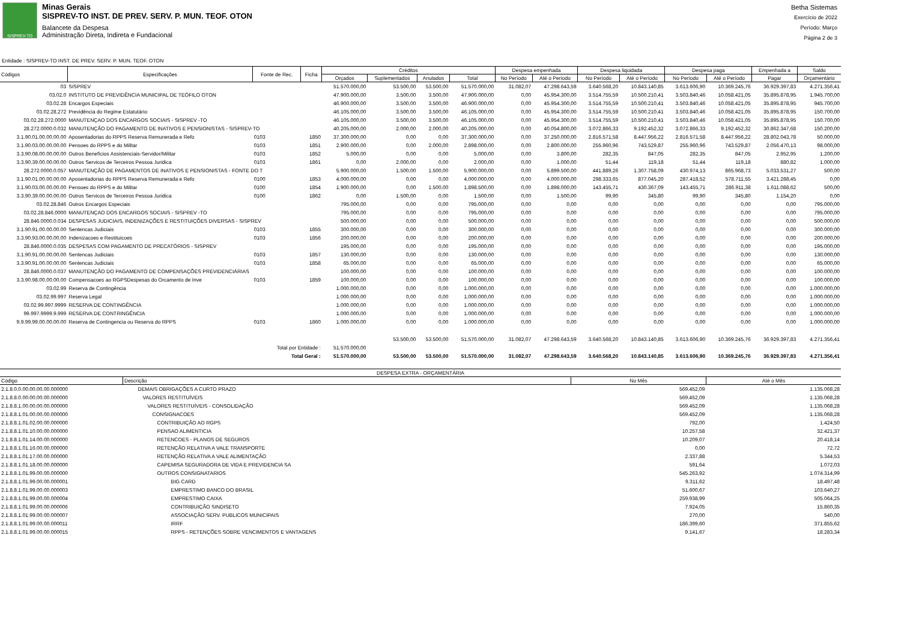SISPREV-TO
Minas Gerais
SISPREV-TO INST. DE PREV. SERV. P. MUN. TEOF. OTON
Balancete da Despesa
Administração Direta, Indireta e Fundacional
Betha Sistemas
Exercício de 2022
Período: Março
Página 2 de 3
Entidade : SISPREV-TO INST. DE PREV. SERV. P. MUN. TEOF. OTON
| Códigos | Especificações | Fonte de Rec. | Ficha | Créditos | | | | Despesa empenhada | | Despesa liquidada | | Despesa paga | | Empenhada a | Saldo |
| --- | --- | --- | --- | --- | --- | --- | --- | --- | --- | --- | --- | --- | --- | --- | --- |
| | | | | Orçados | Suplementados | Anulados | Total | No Período | Até o Período | No Período | Até o Período | No Período | Até o Período | Pagar | Orçamentário |
| 03 | SISPREV | | | 51.570.000,00 | 53.500,00 | 53.500,00 | 51.570.000,00 | 31.082,07 | 47.298.643,59 | 3.640.568,20 | 10.843.140,85 | 3.613.606,90 | 10.369.245,76 | 36.929.397,83 | 4.271.356,41 |
| 03.02.0 | INSTITUTO DE PREVIDÊNCIA MUNICIPAL DE TEÓFILO OTON | | | 47.900.000,00 | 3.500,00 | 3.500,00 | 47.900.000,00 | 0,00 | 45.954.300,00 | 3.514.755,59 | 10.500.210,41 | 3.503.840,46 | 10.058.421,05 | 35.895.878,95 | 1.945.700,00 |
| 03.02.28 | Encargos Especiais | | | 46.900.000,00 | 3.500,00 | 3.500,00 | 46.900.000,00 | 0,00 | 45.954.300,00 | 3.514.755,59 | 10.500.210,41 | 3.503.840,46 | 10.058.421,05 | 35.895.878,95 | 945.700,00 |
| 03.02.28.272 | Previdência do Regime Estatutário | | | 46.105.000,00 | 3.500,00 | 3.500,00 | 46.105.000,00 | 0,00 | 45.954.300,00 | 3.514.755,59 | 10.500.210,41 | 3.503.840,46 | 10.058.421,05 | 35.895.878,95 | 150.700,00 |
| 03.02.28.272.0000 | MANUTENÇAO DOS ENCARGOS SOCIAIS - SISPREV -TO | | | 46.105.000,00 | 3.500,00 | 3.500,00 | 46.105.000,00 | 0,00 | 45.954.300,00 | 3.514.755,59 | 10.500.210,41 | 3.503.840,46 | 10.058.421,05 | 35.895.878,95 | 150.700,00 |
| 28.272.0000.0.032 | MANUTENÇÃO DO PAGAMENTO DE INATIVOS E PENSIONISTAS - SISPREV-TO | | | 40.205.000,00 | 2.000,00 | 2.000,00 | 40.205.000,00 | 0,00 | 40.054.800,00 | 3.072.866,33 | 9.192.452,32 | 3.072.866,33 | 9.192.452,32 | 30.862.347,68 | 150.200,00 |
| 3.1.90.01.00.00.00.00 | Aposentadorias do RPPS Reserva Remunerada e Refo | 0103 | 1850 | 37.300.000,00 | 0,00 | 0,00 | 37.300.000,00 | 0,00 | 37.250.000,00 | 2.816.571,58 | 8.447.956,22 | 2.816.571,58 | 8.447.956,22 | 28.802.043,78 | 50.000,00 |
| 3.1.90.03.00.00.00.00 | Pensoes do RPPS e do Militar | 0103 | 1851 | 2.900.000,00 | 0,00 | 2.000,00 | 2.898.000,00 | 0,00 | 2.800.000,00 | 255.960,96 | 743.529,87 | 255.960,96 | 743.529,87 | 2.056.470,13 | 98.000,00 |
| 3.3.90.08.00.00.00.00 | Outros Benefícios Assistenciais-Servidor/Militar | 0103 | 1852 | 5.000,00 | 0,00 | 0,00 | 5.000,00 | 0,00 | 3.800,00 | 282,35 | 847,05 | 282,35 | 847,05 | 2.952,95 | 1.200,00 |
| 3.3.90.39.00.00.00.00 | Outros Servicos de Terceiros Pessoa Juridica | 0103 | 1861 | 0,00 | 2.000,00 | 0,00 | 2.000,00 | 0,00 | 1.000,00 | 51,44 | 119,18 | 51,44 | 119,18 | 880,82 | 1.000,00 |
| 28.272.0000.0.057 | MANUTENÇÃO DE PAGAMENTOS DE INATIVOS E PENSIONISTAS - FONTE DO T | | | 5.900.000,00 | 1.500,00 | 1.500,00 | 5.900.000,00 | 0,00 | 5.899.500,00 | 441.889,26 | 1.307.758,09 | 430.974,13 | 865.968,73 | 5.033.531,27 | 500,00 |
| 3.1.90.01.00.00.00.00 | Aposentadorias do RPPS Reserva Remunerada e Refo | 0100 | 1853 | 4.000.000,00 | 0,00 | 0,00 | 4.000.000,00 | 0,00 | 4.000.000,00 | 298.333,65 | 877.045,20 | 287.418,52 | 578.711,55 | 3.421.288,45 | 0,00 |
| 3.1.90.03.00.00.00.00 | Pensoes do RPPS e do Militar | 0100 | 1854 | 1.900.000,00 | 0,00 | 1.500,00 | 1.898.500,00 | 0,00 | 1.898.000,00 | 143.455,71 | 430.367,09 | 143.455,71 | 286.911,38 | 1.611.088,62 | 500,00 |
| 3.3.90.39.00.00.00.00 | Outros Servicos de Terceiros Pessoa Juridica | 0100 | 1862 | 0,00 | 1.500,00 | 0,00 | 1.500,00 | 0,00 | 1.500,00 | 99,90 | 345,80 | 99,90 | 345,80 | 1.154,20 | 0,00 |
| 03.02.28.846 | Outros Encargos Especiais | | | 795.000,00 | 0,00 | 0,00 | 795.000,00 | 0,00 | 0,00 | 0,00 | 0,00 | 0,00 | 0,00 | 0,00 | 795.000,00 |
| 03.02.28.846.0000 | MANUTENÇAO DOS ENCARGOS SOCIAIS - SISPREV -TO | | | 795.000,00 | 0,00 | 0,00 | 795.000,00 | 0,00 | 0,00 | 0,00 | 0,00 | 0,00 | 0,00 | 0,00 | 795.000,00 |
| 28.846.0000.0.034 | DESPESAS JUDICIAIS, INDENIZAÇÕES E RESTITUIÇÕES DIVERSAS - SISPREV | | | 500.000,00 | 0,00 | 0,00 | 500.000,00 | 0,00 | 0,00 | 0,00 | 0,00 | 0,00 | 0,00 | 0,00 | 500.000,00 |
| 3.1.90.91.00.00.00.00 | Sentencas Judiciais | 0103 | 1855 | 300.000,00 | 0,00 | 0,00 | 300.000,00 | 0,00 | 0,00 | 0,00 | 0,00 | 0,00 | 0,00 | 0,00 | 300.000,00 |
| 3.3.90.93.00.00.00.00 | Indenizacoes e Restituicoes | 0103 | 1856 | 200.000,00 | 0,00 | 0,00 | 200.000,00 | 0,00 | 0,00 | 0,00 | 0,00 | 0,00 | 0,00 | 0,00 | 200.000,00 |
| 28.846.0000.0.035 | DESPESAS COM PAGAMENTO DE PRECATÓRIOS - SISPREV | | | 195.000,00 | 0,00 | 0,00 | 195.000,00 | 0,00 | 0,00 | 0,00 | 0,00 | 0,00 | 0,00 | 0,00 | 195.000,00 |
| 3.1.90.91.00.00.00.00 | Sentencas Judiciais | 0103 | 1857 | 130.000,00 | 0,00 | 0,00 | 130.000,00 | 0,00 | 0,00 | 0,00 | 0,00 | 0,00 | 0,00 | 0,00 | 130.000,00 |
| 3.3.90.91.00.00.00.00 | Sentencas Judiciais | 0103 | 1858 | 65.000,00 | 0,00 | 0,00 | 65.000,00 | 0,00 | 0,00 | 0,00 | 0,00 | 0,00 | 0,00 | 0,00 | 65.000,00 |
| 28.846.0000.0.037 | MANUTENÇÃO DO PAGAMENTO DE COMPENSAÇÕES PREVIDENCIÁRIAS | | | 100.000,00 | 0,00 | 0,00 | 100.000,00 | 0,00 | 0,00 | 0,00 | 0,00 | 0,00 | 0,00 | 0,00 | 100.000,00 |
| 3.3.90.98.00.00.00.00 | Compensacoes ao RGPSDespesas do Orcamento de Inve | 0103 | 1859 | 100.000,00 | 0,00 | 0,00 | 100.000,00 | 0,00 | 0,00 | 0,00 | 0,00 | 0,00 | 0,00 | 0,00 | 100.000,00 |
| 03.02.99 | Reserva de Contingência | | | 1.000.000,00 | 0,00 | 0,00 | 1.000.000,00 | 0,00 | 0,00 | 0,00 | 0,00 | 0,00 | 0,00 | 0,00 | 1.000.000,00 |
| 03.02.99.997 | Reserva Legal | | | 1.000.000,00 | 0,00 | 0,00 | 1.000.000,00 | 0,00 | 0,00 | 0,00 | 0,00 | 0,00 | 0,00 | 0,00 | 1.000.000,00 |
| 03.02.99.997.9999 | RESERVA DE CONTINGÊNCIA | | | 1.000.000,00 | 0,00 | 0,00 | 1.000.000,00 | 0,00 | 0,00 | 0,00 | 0,00 | 0,00 | 0,00 | 0,00 | 1.000.000,00 |
| 99.997.9999.9.999 | RESERVA DE CONTRINGÊNCIA | | | 1.000.000,00 | 0,00 | 0,00 | 1.000.000,00 | 0,00 | 0,00 | 0,00 | 0,00 | 0,00 | 0,00 | 0,00 | 1.000.000,00 |
| 9.9.99.99.00.00.00.00 | Reserva de Contingencia ou Reserva do RPPS | 0103 | 1860 | 1.000.000,00 | 0,00 | 0,00 | 1.000.000,00 | 0,00 | 0,00 | 0,00 | 0,00 | 0,00 | 0,00 | 0,00 | 1.000.000,00 |
| Total por Entidade : | | | | 51.570.000,00 | 53.500,00 | 53.500,00 | 51.570.000,00 | 31.082,07 | 47.298.643,59 | 3.640.568,20 | 10.843.140,85 | 3.613.606,90 | 10.369.245,76 | 36.929.397,83 | 4.271.356,41 |
| Total Geral : | | | | 51.570.000,00 | 53.500,00 | 53.500,00 | 51.570.000,00 | 31.082,07 | 47.298.643,59 | 3.640.568,20 | 10.843.140,85 | 3.613.606,90 | 10.369.245,76 | 36.929.397,83 | 4.271.356,41 |
| DESPESA EXTRA - ORÇAMENTÁRIA | | | |
| --- | --- | --- | --- |
| Código | Descrição | No Mês | Até o Mês |
| 2.1.8.0.0.00.00.00.00.000000 | DEMAIS OBRIGAÇÕES A CURTO PRAZO | 569.452,09 | 1.135.068,28 |
| 2.1.8.8.0.00.00.00.00.000000 | VALORES RESTITUÍVEIS | 569.452,09 | 1.135.068,28 |
| 2.1.8.8.1.00.00.00.00.000000 | VALORES RESTITUÍVEIS - CONSOLIDAÇÃO | 569.452,09 | 1.135.068,28 |
| 2.1.8.8.1.01.00.00.00.000000 | CONSIGNACOES | 569.452,09 | 1.135.068,28 |
| 2.1.8.8.1.01.02.00.00.000000 | CONTRIBUIÇÃO AO RGPS | 792,00 | 1.424,50 |
| 2.1.8.8.1.01.10.00.00.000000 | PENSAO ALIMENTICIA | 10.257,58 | 32.421,37 |
| 2.1.8.8.1.01.14.00.00.000000 | RETENCOES - PLANOS DE SEGUROS | 10.209,07 | 20.418,14 |
| 2.1.8.8.1.01.16.00.00.000000 | RETENÇÃO RELATIVA A VALE TRANSPORTE | 0,00 | 72,72 |
| 2.1.8.8.1.01.17.00.00.000000 | RETENÇÃO RELATIVA A VALE ALIMENTAÇÃO | 2.337,88 | 5.344,53 |
| 2.1.8.8.1.01.18.00.00.000000 | CAPEMISA SEGURADORA DE VIDA E PREVIDENCIA SA | 591,64 | 1.072,03 |
| 2.1.8.8.1.01.99.00.00.000000 | OUTROS CONSIGNATARIOS | 545.263,92 | 1.074.314,99 |
| 2.1.8.8.1.01.99.00.00.000001 | BIG CARD | 9.311,62 | 18.497,48 |
| 2.1.8.8.1.01.99.00.00.000003 | EMPRESTIMO BANCO DO BRASIL | 51.600,67 | 103.640,27 |
| 2.1.8.8.1.01.99.00.00.000004 | EMPRESTIMO CAIXA | 259.938,99 | 505.064,25 |
| 2.1.8.8.1.01.99.00.00.000006 | CONTRIBUIÇÃO SINDISETO | 7.924,05 | 15.860,35 |
| 2.1.8.8.1.01.99.00.00.000007 | ASSOCIAÇÃO SERV. PUBLICOS MUNICIPAIS | 270,00 | 540,00 |
| 2.1.8.8.1.01.99.00.00.000011 | IRRF | 186.399,60 | 371.855,62 |
| 2.1.8.8.1.01.99.00.00.000015 | RPPS - RETENÇÕES SOBRE VENCIMENTOS E VANTAGENS | 9.141,67 | 18.283,34 |